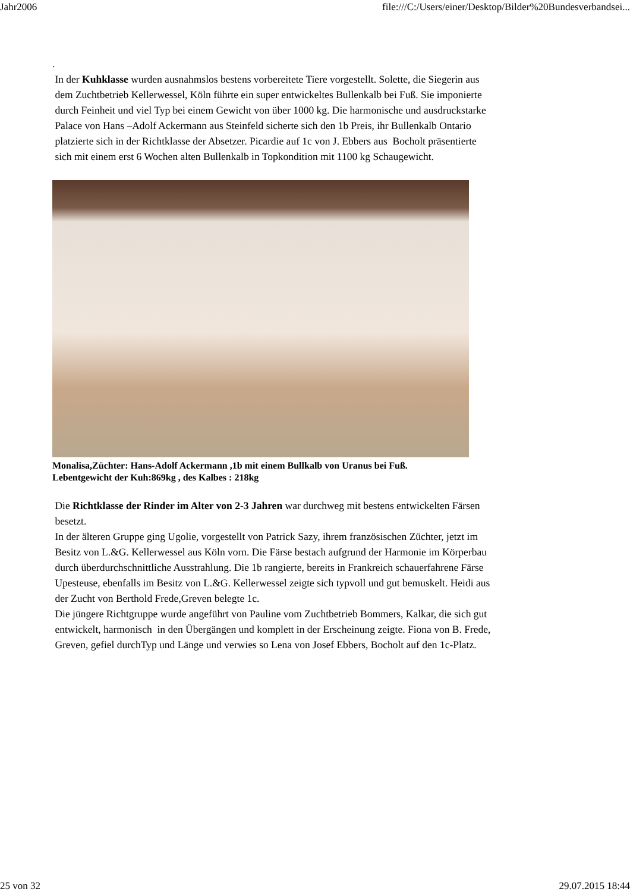Jahr2006 file:///C:/Users/einer/Desktop/Bilder%20Bundesverbandsei...
.
In der Kuhklasse wurden ausnahmslos bestens vorbereitete Tiere vorgestellt. Solette, die Siegerin aus
dem Zuchtbetrieb Kellerwessel, Köln führte ein super entwickeltes Bullenkalb bei Fuß. Sie imponierte
durch Feinheit und viel Typ bei einem Gewicht von über 1000 kg. Die harmonische und ausdruckstarke
Palace von Hans –Adolf Ackermann aus Steinfeld sicherte sich den 1b Preis, ihr Bullenkalb Ontario
platzierte sich in der Richtklasse der Absetzer. Picardie auf 1c von J. Ebbers aus Bocholt präsentierte
sich mit einem erst 6 Wochen alten Bullenkalb in Topkondition mit 1100 kg Schaugewicht.
Monalisa,Züchter: Hans-Adolf Ackermann ,1b mit einem Bullkalb von Uranus bei Fuß.
Lebentgewicht der Kuh:869kg , des Kalbes : 218kg
Die Richtklasse der Rinder im Alter von 2-3 Jahren war durchweg mit bestens entwickelten Färsen
besetzt.
In der älteren Gruppe ging Ugolie, vorgestellt von Patrick Sazy, ihrem französischen Züchter, jetzt im
Besitz von L.&G. Kellerwessel aus Köln vorn. Die Färse bestach aufgrund der Harmonie im Körperbau
durch überdurchschnittliche Ausstrahlung. Die 1b rangierte, bereits in Frankreich schauerfahrene Färse
Upesteuse, ebenfalls im Besitz von L.&G. Kellerwessel zeigte sich typvoll und gut bemuskelt. Heidi aus
der Zucht von Berthold Frede,Greven belegte 1c.
Die jüngere Richtgruppe wurde angeführt von Pauline vom Zuchtbetrieb Bommers, Kalkar, die sich gut
entwickelt, harmonisch in den Übergängen und komplett in der Erscheinung zeigte. Fiona von B. Frede,
Greven, gefiel durchTyp und Länge und verwies so Lena von Josef Ebbers, Bocholt auf den 1c-Platz.
25 von 32 29.07.2015 18:44